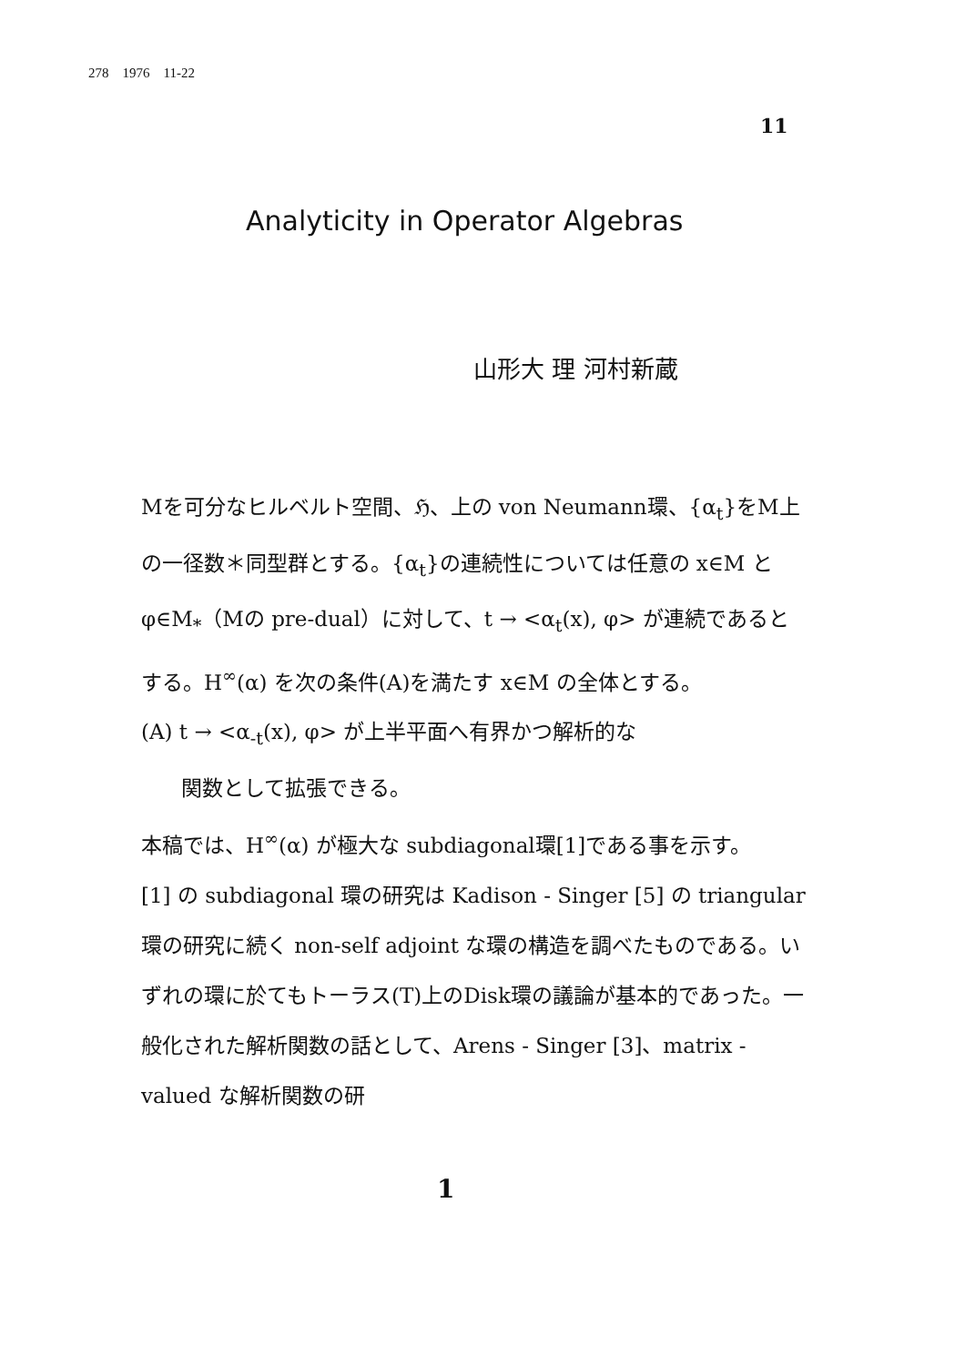278 1976 11-22
11
Analyticity in Operator Algebras
山形大 理 河村新蔵
Mを可分なヒルベルト空間、ℌ、上の von Neumann環、{α<sub>t</sub>}をM上の一径数＊同型群とする。{α<sub>t</sub>}の連続性については任意の x∈M と φ∈M<sub>*</sub>（Mの pre-dual）に対して、t → <α<sub>t</sub>(x), φ> が連続であるとする。H<sup>∞</sup>(α) を次の条件(A)を満たす x∈M の全体とする。
(A) t → <α<sub>-t</sub>(x), φ> が上半平面へ有界かつ解析的な
関数として拡張できる。
本稿では、H<sup>∞</sup>(α) が極大な subdiagonal環[1]である事を示す。
[1] の subdiagonal 環の研究は Kadison - Singer [5] の triangular 環の研究に続く non-self adjoint な環の構造を調べたものである。いずれの環に於てもトーラス(T)上のDisk環の議論が基本的であった。一般化された解析関数の話として、Arens - Singer [3]、matrix - valued な解析関数の研
1